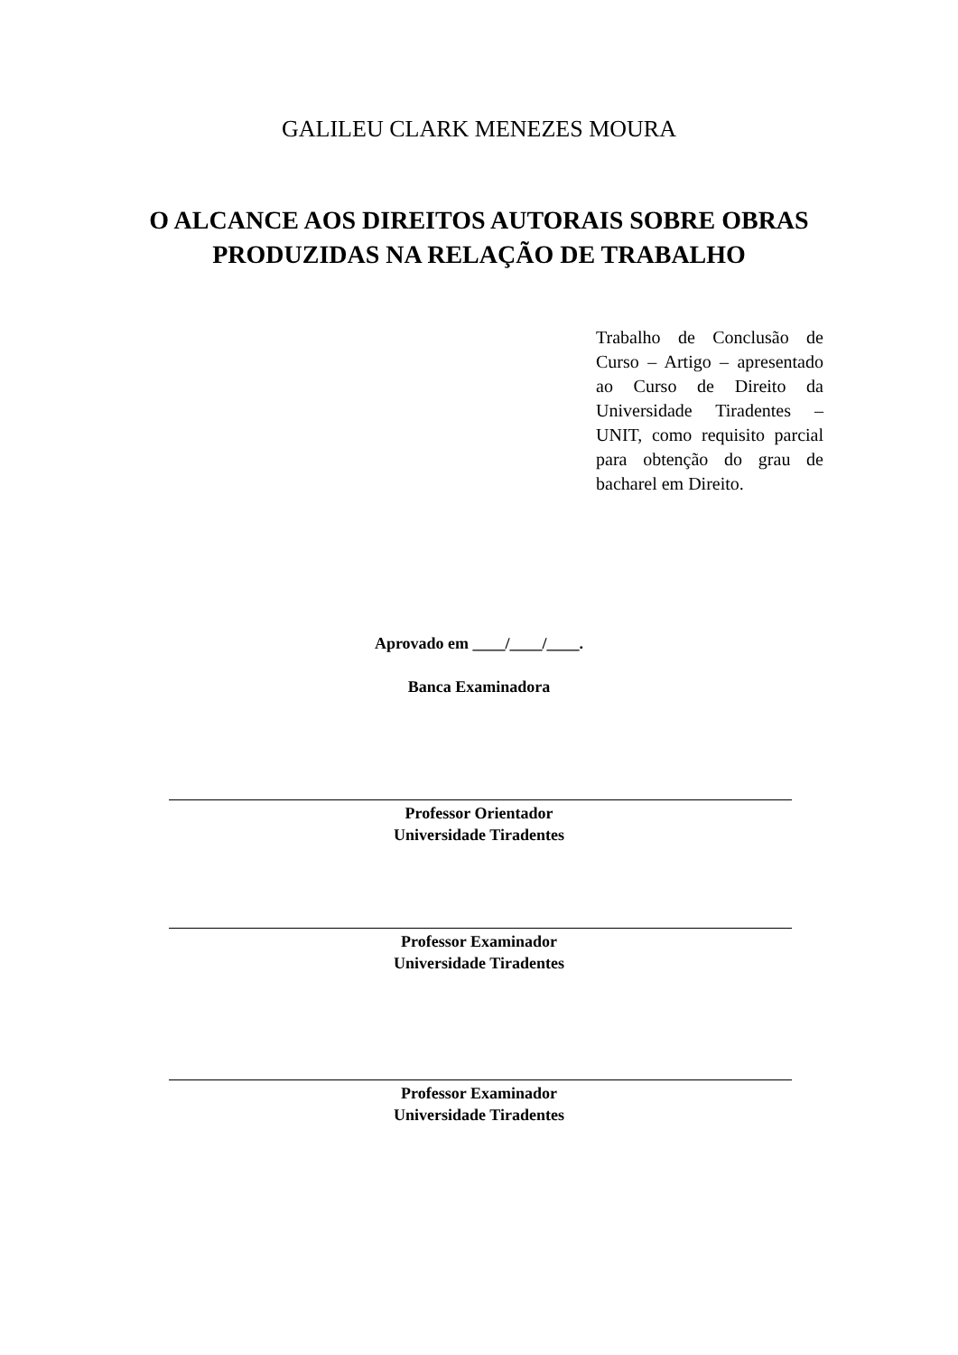GALILEU CLARK MENEZES MOURA
O ALCANCE AOS DIREITOS AUTORAIS SOBRE OBRAS
PRODUZIDAS NA RELAÇÃO DE TRABALHO
Trabalho de Conclusão de Curso – Artigo – apresentado ao Curso de Direito da Universidade Tiradentes – UNIT, como requisito parcial para obtenção do grau de bacharel em Direito.
Aprovado em ____/____/____.
Banca Examinadora
Professor Orientador
Universidade Tiradentes
Professor Examinador
Universidade Tiradentes
Professor Examinador
Universidade Tiradentes